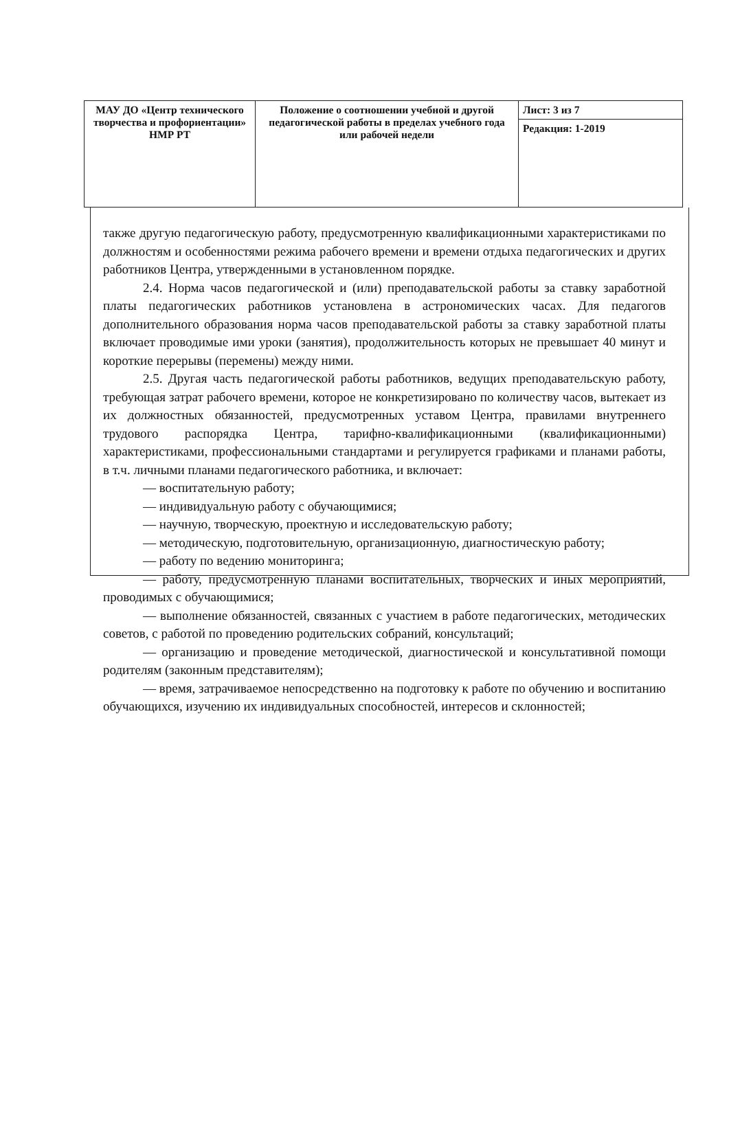| МАУ ДО «Центр технического творчества и профориентации» НМР РТ | Положение о соотношении учебной и другой педагогической работы в пределах учебного года или рабочей недели | Лист: 3 из 7 |
| | | Редакция: 1-2019 |
также другую педагогическую работу, предусмотренную квалификационными характеристиками по должностям и особенностями режима рабочего времени и времени отдыха педагогических и других работников Центра, утвержденными в установленном порядке.
2.4. Норма часов педагогической и (или) преподавательской работы за ставку заработной платы педагогических работников установлена в астрономических часах. Для педагогов дополнительного образования норма часов преподавательской работы за ставку заработной платы включает проводимые ими уроки (занятия), продолжительность которых не превышает 40 минут и короткие перерывы (перемены) между ними.
2.5. Другая часть педагогической работы работников, ведущих преподавательскую работу, требующая затрат рабочего времени, которое не конкретизировано по количеству часов, вытекает из их должностных обязанностей, предусмотренных уставом Центра, правилами внутреннего трудового распорядка Центра, тарифно-квалификационными (квалификационными) характеристиками, профессиональными стандартами и регулируется графиками и планами работы, в т.ч. личными планами педагогического работника, и включает:
— воспитательную работу;
— индивидуальную работу с обучающимися;
— научную, творческую, проектную и исследовательскую работу;
— методическую, подготовительную, организационную, диагностическую работу;
— работу по ведению мониторинга;
— работу, предусмотренную планами воспитательных, творческих и иных мероприятий, проводимых с обучающимися;
— выполнение обязанностей, связанных с участием в работе педагогических, методических советов, с работой по проведению родительских собраний, консультаций;
— организацию и проведение методической, диагностической и консультативной помощи родителям (законным представителям);
— время, затрачиваемое непосредственно на подготовку к работе по обучению и воспитанию обучающихся, изучению их индивидуальных способностей, интересов и склонностей;